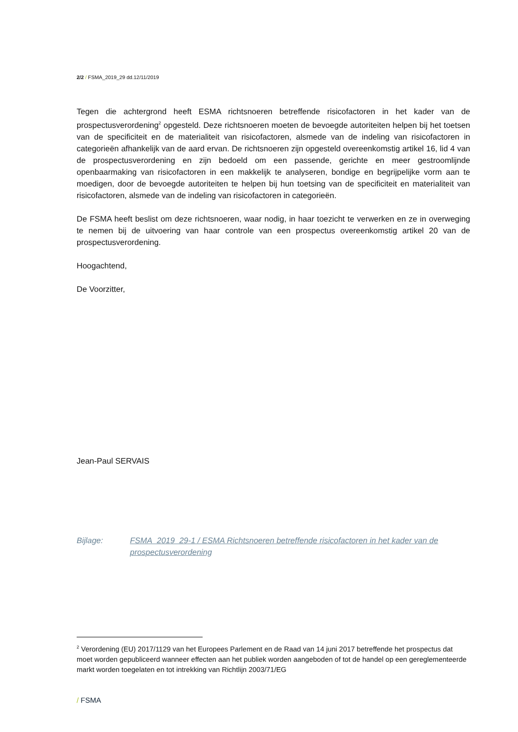2/2 / FSMA_2019_29 dd.12/11/2019
Tegen die achtergrond heeft ESMA richtsnoeren betreffende risicofactoren in het kader van de prospectusverordening<sup>2</sup> opgesteld. Deze richtsnoeren moeten de bevoegde autoriteiten helpen bij het toetsen van de specificiteit en de materialiteit van risicofactoren, alsmede van de indeling van risicofactoren in categorieën afhankelijk van de aard ervan. De richtsnoeren zijn opgesteld overeenkomstig artikel 16, lid 4 van de prospectusverordening en zijn bedoeld om een passende, gerichte en meer gestroomlijnde openbaarmaking van risicofactoren in een makkelijk te analyseren, bondige en begrijpelijke vorm aan te moedigen, door de bevoegde autoriteiten te helpen bij hun toetsing van de specificiteit en materialiteit van risicofactoren, alsmede van de indeling van risicofactoren in categorieën.
De FSMA heeft beslist om deze richtsnoeren, waar nodig, in haar toezicht te verwerken en ze in overweging te nemen bij de uitvoering van haar controle van een prospectus overeenkomstig artikel 20 van de prospectusverordening.
Hoogachtend,
De Voorzitter,
Jean-Paul SERVAIS
Bijlage: FSMA_2019_29-1 / ESMA Richtsnoeren betreffende risicofactoren in het kader van de prospectusverordening
<sup>2</sup> Verordening (EU) 2017/1129 van het Europees Parlement en de Raad van 14 juni 2017 betreffende het prospectus dat moet worden gepubliceerd wanneer effecten aan het publiek worden aangeboden of tot de handel op een gereglementeerde markt worden toegelaten en tot intrekking van Richtlijn 2003/71/EG
/ FSMA